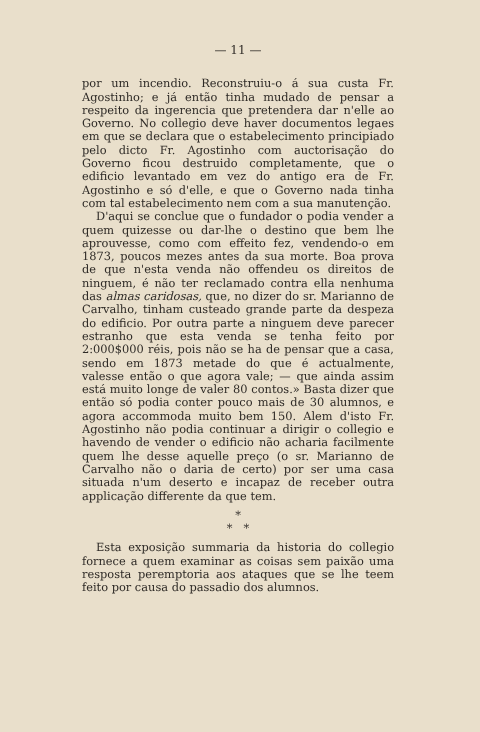— 11 —
por um incendio. Reconstruiu-o á sua custa Fr. Agostinho; e já então tinha mudado de pensar a respeito da ingerencia que pretendera dar n'elle ao Governo. No collegio deve haver documentos legaes em que se declara que o estabelecimento principiado pelo dicto Fr. Agostinho com auctorisação do Governo ficou destruido completamente, que o edificio levantado em vez do antigo era de Fr. Agostinho e só d'elle, e que o Governo nada tinha com tal estabelecimento nem com a sua manutenção.
D'aqui se conclue que o fundador o podia vender a quem quizesse ou dar-lhe o destino que bem lhe aprouvesse, como com effeito fez, vendendo-o em 1873, poucos mezes antes da sua morte. Boa prova de que n'esta venda não offendeu os direitos de ninguem, é não ter reclamado contra ella nenhuma das almas caridosas, que, no dizer do sr. Marianno de Carvalho, tinham custeado grande parte da despeza do edificio. Por outra parte a ninguem deve parecer estranho que esta venda se tenha feito por 2:000$000 réis, pois não se ha de pensar que a casa, sendo em 1873 metade do que é actualmente, valesse então o que agora vale; — que ainda assim está muito longe de valer 80 contos.» Basta dizer que então só podia conter pouco mais de 30 alumnos, e agora accommoda muito bem 150. Alem d'isto Fr. Agostinho não podia continuar a dirigir o collegio e havendo de vender o edificio não acharia facilmente quem lhe desse aquelle preço (o sr. Marianno de Carvalho não o daria de certo) por ser uma casa situada n'um deserto e incapaz de receber outra applicação differente da que tem.
*
* *
Esta exposição summaria da historia do collegio fornece a quem examinar as coisas sem paixão uma resposta peremptoria aos ataques que se lhe teem feito por causa do passadio dos alumnos.